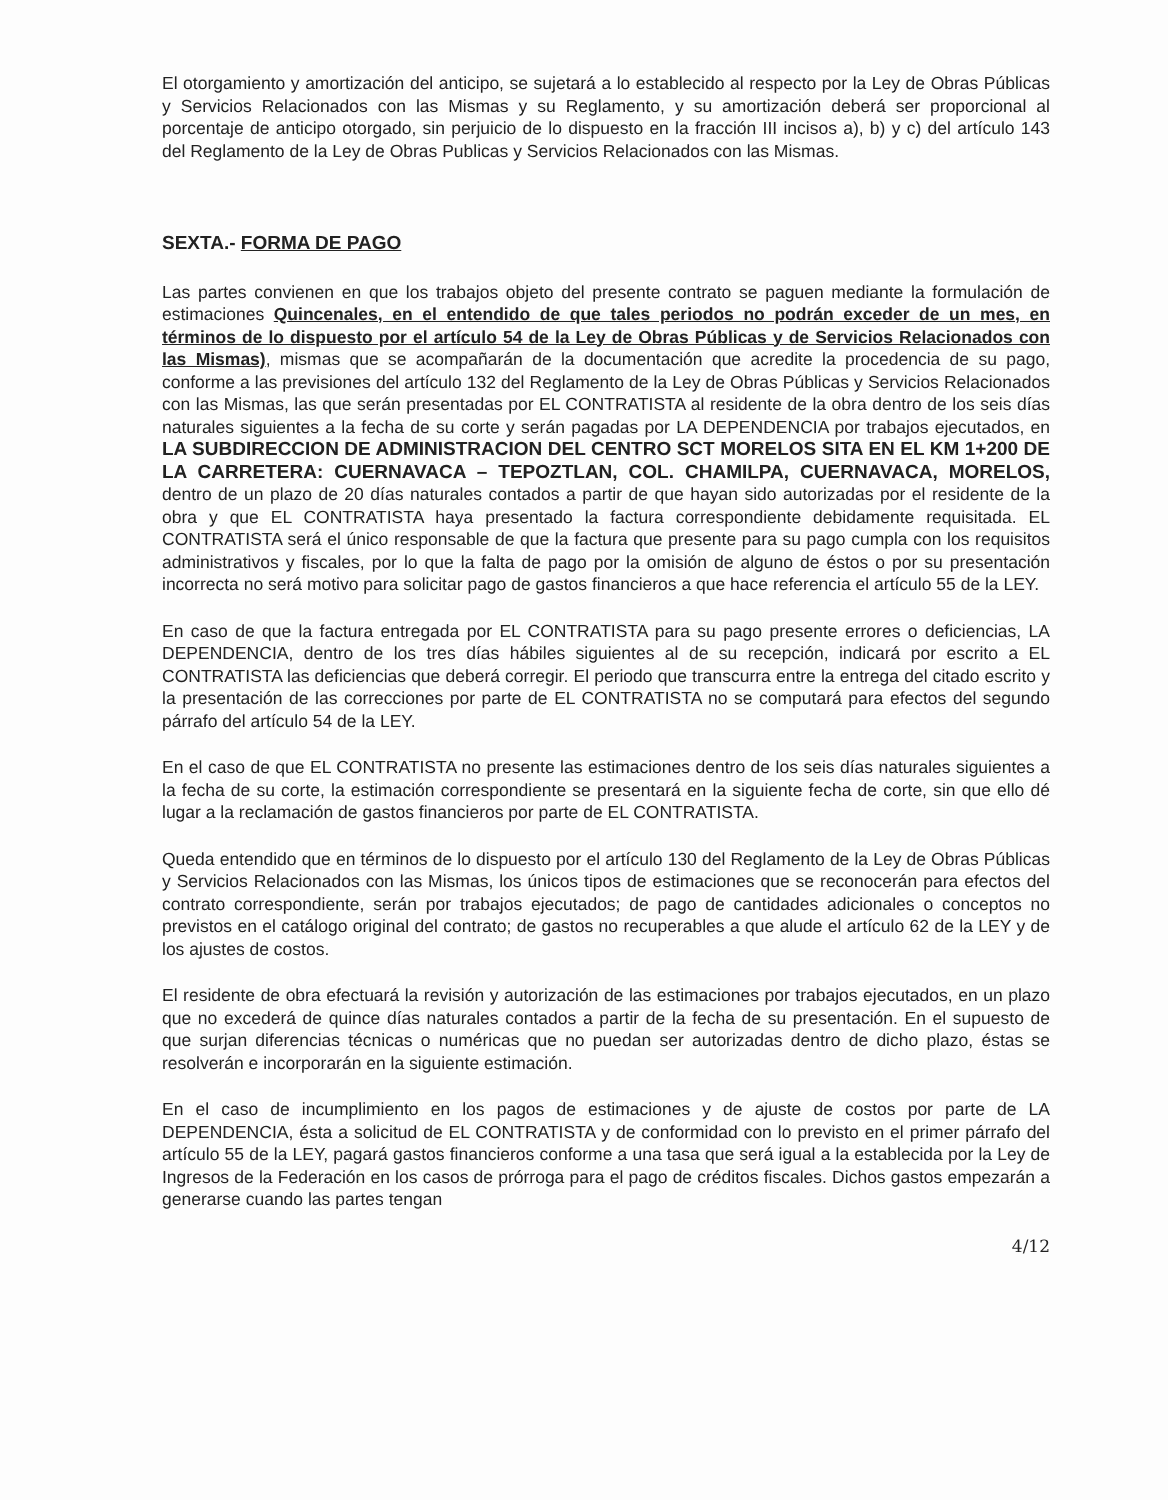El otorgamiento y amortización del anticipo, se sujetará a lo establecido al respecto por la Ley de Obras Públicas y Servicios Relacionados con las Mismas y su Reglamento, y su amortización deberá ser proporcional al porcentaje de anticipo otorgado, sin perjuicio de lo dispuesto en la fracción III incisos a), b) y c) del artículo 143 del Reglamento de la Ley de Obras Publicas y Servicios Relacionados con las Mismas.
SEXTA.- FORMA DE PAGO
Las partes convienen en que los trabajos objeto del presente contrato se paguen mediante la formulación de estimaciones Quincenales, en el entendido de que tales periodos no podrán exceder de un mes, en términos de lo dispuesto por el artículo 54 de la Ley de Obras Públicas y de Servicios Relacionados con las Mismas), mismas que se acompañarán de la documentación que acredite la procedencia de su pago, conforme a las previsiones del artículo 132 del Reglamento de la Ley de Obras Públicas y Servicios Relacionados con las Mismas, las que serán presentadas por EL CONTRATISTA al residente de la obra dentro de los seis días naturales siguientes a la fecha de su corte y serán pagadas por LA DEPENDENCIA por trabajos ejecutados, en LA SUBDIRECCION DE ADMINISTRACION DEL CENTRO SCT MORELOS SITA EN EL KM 1+200 DE LA CARRETERA: CUERNAVACA – TEPOZTLAN, COL. CHAMILPA, CUERNAVACA, MORELOS, dentro de un plazo de 20 días naturales contados a partir de que hayan sido autorizadas por el residente de la obra y que EL CONTRATISTA haya presentado la factura correspondiente debidamente requisitada. EL CONTRATISTA será el único responsable de que la factura que presente para su pago cumpla con los requisitos administrativos y fiscales, por lo que la falta de pago por la omisión de alguno de éstos o por su presentación incorrecta no será motivo para solicitar pago de gastos financieros a que hace referencia el artículo 55 de la LEY.
En caso de que la factura entregada por EL CONTRATISTA para su pago presente errores o deficiencias, LA DEPENDENCIA, dentro de los tres días hábiles siguientes al de su recepción, indicará por escrito a EL CONTRATISTA las deficiencias que deberá corregir. El periodo que transcurra entre la entrega del citado escrito y la presentación de las correcciones por parte de EL CONTRATISTA no se computará para efectos del segundo párrafo del artículo 54 de la LEY.
En el caso de que EL CONTRATISTA no presente las estimaciones dentro de los seis días naturales siguientes a la fecha de su corte, la estimación correspondiente se presentará en la siguiente fecha de corte, sin que ello dé lugar a la reclamación de gastos financieros por parte de EL CONTRATISTA.
Queda entendido que en términos de lo dispuesto por el artículo 130 del Reglamento de la Ley de Obras Públicas y Servicios Relacionados con las Mismas, los únicos tipos de estimaciones que se reconocerán para efectos del contrato correspondiente, serán por trabajos ejecutados; de pago de cantidades adicionales o conceptos no previstos en el catálogo original del contrato; de gastos no recuperables a que alude el artículo 62 de la LEY y de los ajustes de costos.
El residente de obra efectuará la revisión y autorización de las estimaciones por trabajos ejecutados, en un plazo que no excederá de quince días naturales contados a partir de la fecha de su presentación. En el supuesto de que surjan diferencias técnicas o numéricas que no puedan ser autorizadas dentro de dicho plazo, éstas se resolverán e incorporarán en la siguiente estimación.
En el caso de incumplimiento en los pagos de estimaciones y de ajuste de costos por parte de LA DEPENDENCIA, ésta a solicitud de EL CONTRATISTA y de conformidad con lo previsto en el primer párrafo del artículo 55 de la LEY, pagará gastos financieros conforme a una tasa que será igual a la establecida por la Ley de Ingresos de la Federación en los casos de prórroga para el pago de créditos fiscales. Dichos gastos empezarán a generarse cuando las partes tengan
4/12